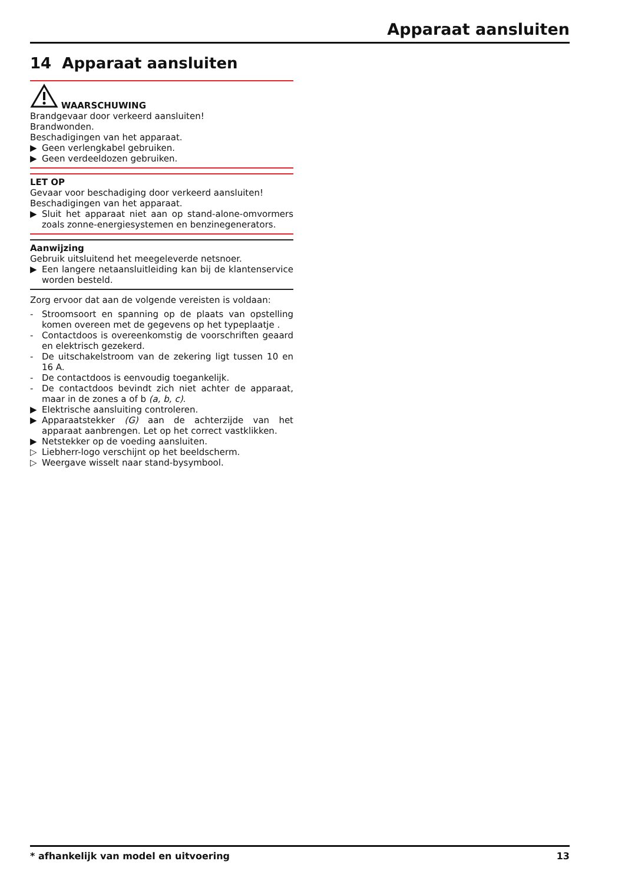Apparaat aansluiten
14 Apparaat aansluiten
WAARSCHUWING
Brandgevaar door verkeerd aansluiten!
Brandwonden.
Beschadigingen van het apparaat.
▶ Geen verlengkabel gebruiken.
▶ Geen verdeeldozen gebruiken.
LET OP
Gevaar voor beschadiging door verkeerd aansluiten!
Beschadigingen van het apparaat.
▶ Sluit het apparaat niet aan op stand-alone-omvormers zoals zonne-energiesystemen en benzinegenerators.
Aanwijzing
Gebruik uitsluitend het meegeleverde netsnoer.
▶ Een langere netaansluitleiding kan bij de klantenservice worden besteld.
Zorg ervoor dat aan de volgende vereisten is voldaan:
- Stroomsoort en spanning op de plaats van opstelling komen overeen met de gegevens op het typeplaatje .
- Contactdoos is overeenkomstig de voorschriften geaard en elektrisch gezekerd.
- De uitschakelstroom van de zekering ligt tussen 10 en 16 A.
- De contactdoos is eenvoudig toegankelijk.
- De contactdoos bevindt zich niet achter de apparaat, maar in de zones a of b (a, b, c).
▶ Elektrische aansluiting controleren.
▶ Apparaatstekker (G) aan de achterzijde van het apparaat aanbrengen. Let op het correct vastklikken.
▶ Netstekker op de voeding aansluiten.
▷ Liebherr-logo verschijnt op het beeldscherm.
▷ Weergave wisselt naar stand-bysymbool.
* afhankelijk van model en uitvoering 13